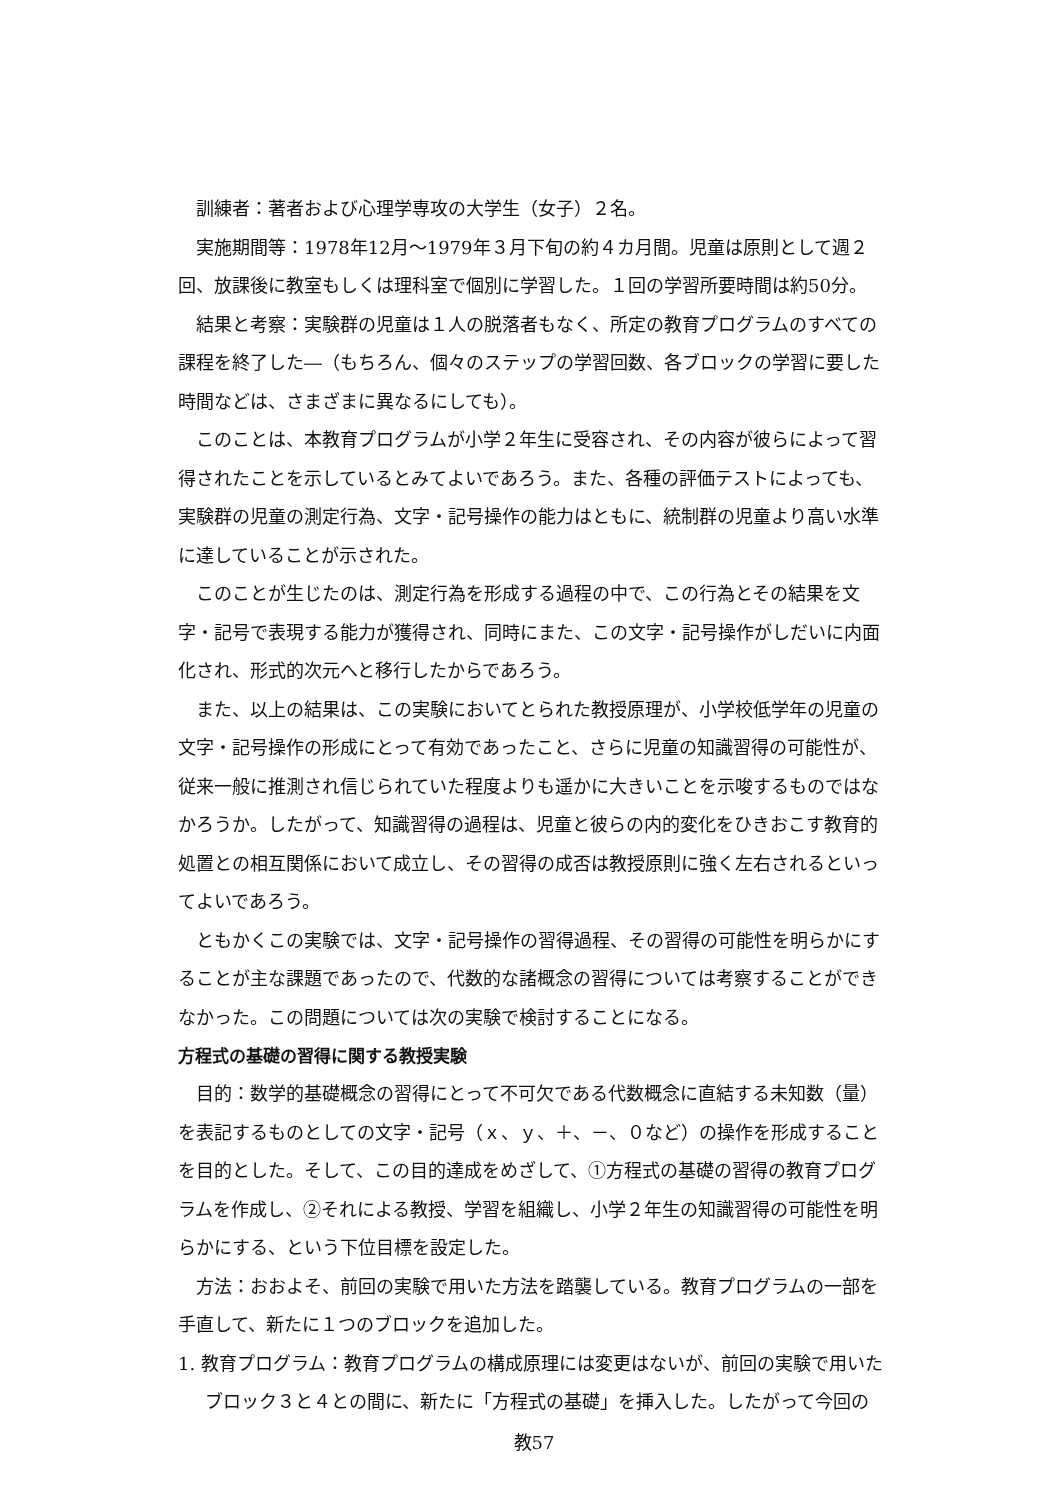訓練者：著者および心理学専攻の大学生（女子）２名。
実施期間等：1978年12月～1979年３月下旬の約４カ月間。児童は原則として週２回、放課後に教室もしくは理科室で個別に学習した。１回の学習所要時間は約50分。
結果と考察：実験群の児童は１人の脱落者もなく、所定の教育プログラムのすべての課程を終了した―（もちろん、個々のステップの学習回数、各ブロックの学習に要した時間などは、さまざまに異なるにしても）。
このことは、本教育プログラムが小学２年生に受容され、その内容が彼らによって習得されたことを示しているとみてよいであろう。また、各種の評価テストによっても、実験群の児童の測定行為、文字・記号操作の能力はともに、統制群の児童より高い水準に達していることが示された。
このことが生じたのは、測定行為を形成する過程の中で、この行為とその結果を文字・記号で表現する能力が獲得され、同時にまた、この文字・記号操作がしだいに内面化され、形式的次元へと移行したからであろう。
また、以上の結果は、この実験においてとられた教授原理が、小学校低学年の児童の文字・記号操作の形成にとって有効であったこと、さらに児童の知識習得の可能性が、従来一般に推測され信じられていた程度よりも遥かに大きいことを示唆するものではなかろうか。したがって、知識習得の過程は、児童と彼らの内的変化をひきおこす教育的処置との相互関係において成立し、その習得の成否は教授原則に強く左右されるといってよいであろう。
ともかくこの実験では、文字・記号操作の習得過程、その習得の可能性を明らかにすることが主な課題であったので、代数的な諸概念の習得については考察することができなかった。この問題については次の実験で検討することになる。
方程式の基礎の習得に関する教授実験
目的：数学的基礎概念の習得にとって不可欠である代数概念に直結する未知数（量）を表記するものとしての文字・記号（ｘ、ｙ、＋、－、０など）の操作を形成することを目的とした。そして、この目的達成をめざして、①方程式の基礎の習得の教育プログラムを作成し、②それによる教授、学習を組織し、小学２年生の知識習得の可能性を明らかにする、という下位目標を設定した。
方法：おおよそ、前回の実験で用いた方法を踏襲している。教育プログラムの一部を手直して、新たに１つのブロックを追加した。
1. 教育プログラム：教育プログラムの構成原理には変更はないが、前回の実験で用いたブロック３と４との間に、新たに「方程式の基礎」を挿入した。したがって今回の
教57